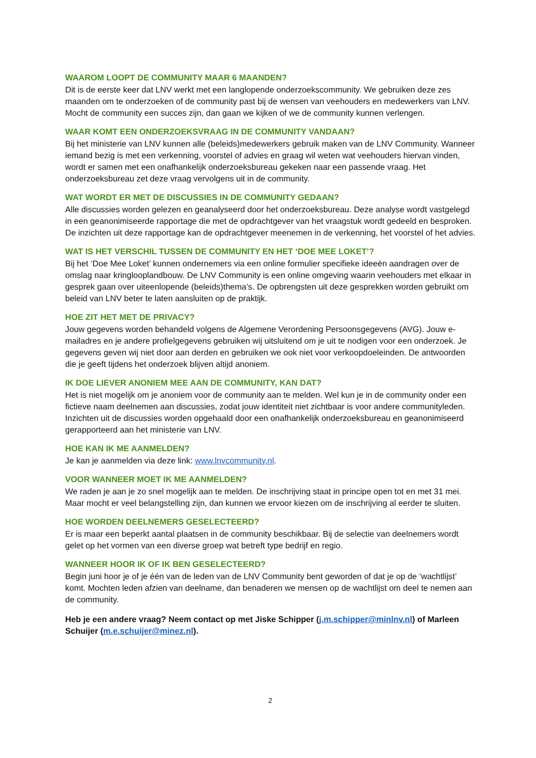WAAROM LOOPT DE COMMUNITY MAAR 6 MAANDEN?
Dit is de eerste keer dat LNV werkt met een langlopende onderzoekscommunity. We gebruiken deze zes maanden om te onderzoeken of de community past bij de wensen van veehouders en medewerkers van LNV. Mocht de community een succes zijn, dan gaan we kijken of we de community kunnen verlengen.
WAAR KOMT EEN ONDERZOEKSVRAAG IN DE COMMUNITY VANDAAN?
Bij het ministerie van LNV kunnen alle (beleids)medewerkers gebruik maken van de LNV Community. Wanneer iemand bezig is met een verkenning, voorstel of advies en graag wil weten wat veehouders hiervan vinden, wordt er samen met een onafhankelijk onderzoeksbureau gekeken naar een passende vraag. Het onderzoeksbureau zet deze vraag vervolgens uit in de community.
WAT WORDT ER MET DE DISCUSSIES IN DE COMMUNITY GEDAAN?
Alle discussies worden gelezen en geanalyseerd door het onderzoeksbureau. Deze analyse wordt vastgelegd in een geanonimiseerde rapportage die met de opdrachtgever van het vraagstuk wordt gedeeld en besproken. De inzichten uit deze rapportage kan de opdrachtgever meenemen in de verkenning, het voorstel of het advies.
WAT IS HET VERSCHIL TUSSEN DE COMMUNITY EN HET ‘DOE MEE LOKET’?
Bij het ‘Doe Mee Loket’ kunnen ondernemers via een online formulier specifieke ideeën aandragen over de omslag naar kringlooplandbouw. De LNV Community is een online omgeving waarin veehouders met elkaar in gesprek gaan over uiteenlopende (beleids)thema’s. De opbrengsten uit deze gesprekken worden gebruikt om beleid van LNV beter te laten aansluiten op de praktijk.
HOE ZIT HET MET DE PRIVACY?
Jouw gegevens worden behandeld volgens de Algemene Verordening Persoonsgegevens (AVG). Jouw e-mailadres en je andere profielgegevens gebruiken wij uitsluitend om je uit te nodigen voor een onderzoek. Je gegevens geven wij niet door aan derden en gebruiken we ook niet voor verkoopdoeleinden. De antwoorden die je geeft tijdens het onderzoek blijven altijd anoniem.
IK DOE LIEVER ANONIEM MEE AAN DE COMMUNITY, KAN DAT?
Het is niet mogelijk om je anoniem voor de community aan te melden. Wel kun je in de community onder een fictieve naam deelnemen aan discussies, zodat jouw identiteit niet zichtbaar is voor andere communityleden. Inzichten uit de discussies worden opgehaald door een onafhankelijk onderzoeksbureau en geanonimiseerd gerapporteerd aan het ministerie van LNV.
HOE KAN IK ME AANMELDEN?
Je kan je aanmelden via deze link: www.lnvcommunity.nl.
VOOR WANNEER MOET IK ME AANMELDEN?
We raden je aan je zo snel mogelijk aan te melden. De inschrijving staat in principe open tot en met 31 mei. Maar mocht er veel belangstelling zijn, dan kunnen we ervoor kiezen om de inschrijving al eerder te sluiten.
HOE WORDEN DEELNEMERS GESELECTEERD?
Er is maar een beperkt aantal plaatsen in de community beschikbaar. Bij de selectie van deelnemers wordt gelet op het vormen van een diverse groep wat betreft type bedrijf en regio.
WANNEER HOOR IK OF IK BEN GESELECTEERD?
Begin juni hoor je of je één van de leden van de LNV Community bent geworden of dat je op de ‘wachtlijst’ komt. Mochten leden afzien van deelname, dan benaderen we mensen op de wachtlijst om deel te nemen aan de community.
Heb je een andere vraag? Neem contact op met Jiske Schipper (j.m.schipper@minlnv.nl) of Marleen Schuijer (m.e.schuijer@minez.nl).
2